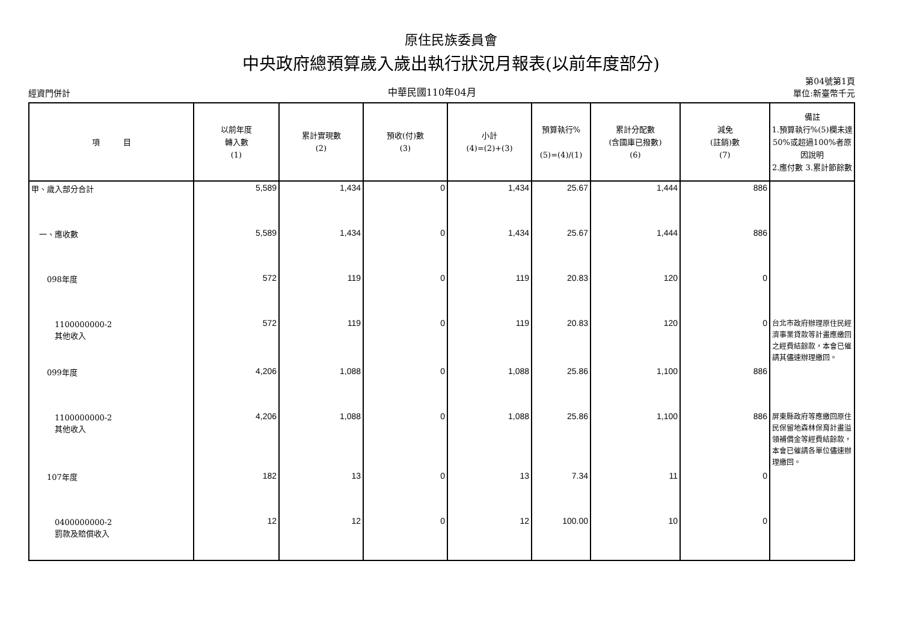原住民族委員會
中央政府總預算歲入歲出執行狀況月報表(以前年度部分)
經資門併計 中華民國110年04月 第04號第1頁
單位:新臺幣千元
| 項 目 | 以前年度 轉入數 (1) | 累計實現數 (2) | 預收(付)數 (3) | 小計 (4)=(2)+(3) | 預算執行% (5)=(4)/(1) | 累計分配數 (含國庫已撥數) (6) | 減免 (註銷)數 (7) | 備註 1.預算執行%(5)欄未達50%或超過100%者原因說明 2.應付數 3.累計節餘數 |
| --- | --- | --- | --- | --- | --- | --- | --- | --- |
| 甲、歲入部分合計 | 5,589 | 1,434 | 0 | 1,434 | 25.67 | 1,444 | 886 | |
| 一、應收數 | 5,589 | 1,434 | 0 | 1,434 | 25.67 | 1,444 | 886 | |
| 098年度 | 572 | 119 | 0 | 119 | 20.83 | 120 | 0 | |
| 1100000000-2 其他收入 | 572 | 119 | 0 | 119 | 20.83 | 120 | 0 | 台北市政府辦理原住民經濟事業貸款等計畫應繳回之經費結餘款，本會已催請其儘速辦理繳回。 |
| 099年度 | 4,206 | 1,088 | 0 | 1,088 | 25.86 | 1,100 | 886 | |
| 1100000000-2 其他收入 | 4,206 | 1,088 | 0 | 1,088 | 25.86 | 1,100 | 886 | 屏東縣政府等應繳回原住民保留地森林保育計畫溢領補償金等經費結餘款，本會已催請各單位儘速辦理繳回。 |
| 107年度 | 182 | 13 | 0 | 13 | 7.34 | 11 | 0 | |
| 0400000000-2 罰款及賠償收入 | 12 | 12 | 0 | 12 | 100.00 | 10 | 0 | |